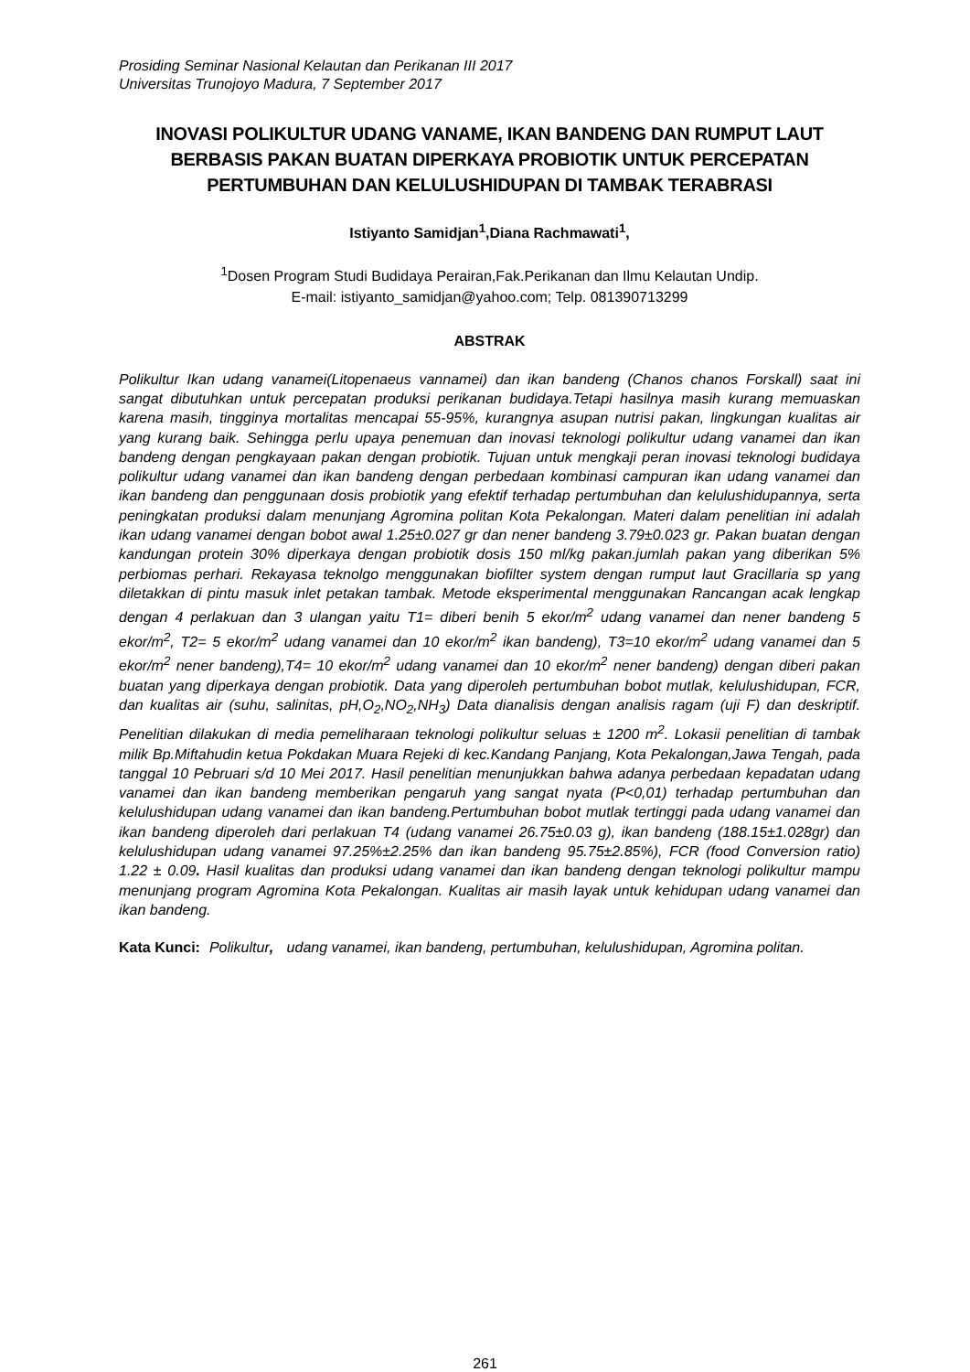Prosiding Seminar Nasional Kelautan dan Perikanan III 2017
Universitas Trunojoyo Madura, 7 September 2017
INOVASI POLIKULTUR UDANG VANAME, IKAN BANDENG DAN RUMPUT LAUT BERBASIS PAKAN BUATAN DIPERKAYA PROBIOTIK UNTUK PERCEPATAN PERTUMBUHAN DAN KELULUSHIDUPAN DI TAMBAK TERABRASI
Istiyanto Samidjan<sup>1</sup>,Diana Rachmawati<sup>1</sup>,
<sup>1</sup> Dosen Program Studi Budidaya Perairan,Fak.Perikanan dan Ilmu Kelautan Undip.
E-mail: istiyanto_samidjan@yahoo.com; Telp. 081390713299
ABSTRAK
Polikultur Ikan udang vanamei(Litopenaeus vannamei) dan ikan bandeng (Chanos chanos Forskall) saat ini sangat dibutuhkan untuk percepatan produksi perikanan budidaya.Tetapi hasilnya masih kurang memuaskan karena masih, tingginya mortalitas mencapai 55-95%, kurangnya asupan nutrisi pakan, lingkungan kualitas air yang kurang baik. Sehingga perlu upaya penemuan dan inovasi teknologi polikultur udang vanamei dan ikan bandeng dengan pengkayaan pakan dengan probiotik. Tujuan untuk mengkaji peran inovasi teknologi budidaya polikultur udang vanamei dan ikan bandeng dengan perbedaan kombinasi campuran ikan udang vanamei dan ikan bandeng dan penggunaan dosis probiotik yang efektif terhadap pertumbuhan dan kelulushidupannya, serta peningkatan produksi dalam menunjang Agromina politan Kota Pekalongan. Materi dalam penelitian ini adalah ikan udang vanamei dengan bobot awal 1.25±0.027 gr dan nener bandeng 3.79±0.023 gr. Pakan buatan dengan kandungan protein 30% diperkaya dengan probiotik dosis 150 ml/kg pakan.jumlah pakan yang diberikan 5% perbiomas perhari. Rekayasa teknolgo menggunakan biofilter system dengan rumput laut Gracillaria sp yang diletakkan di pintu masuk inlet petakan tambak. Metode eksperimental menggunakan Rancangan acak lengkap dengan 4 perlakuan dan 3 ulangan yaitu T1= diberi benih 5 ekor/m<sup>2</sup> udang vanamei dan nener bandeng 5 ekor/m<sup>2</sup>, T2= 5 ekor/m<sup>2</sup> udang vanamei dan 10 ekor/m<sup>2</sup> ikan bandeng), T3=10 ekor/m<sup>2</sup> udang vanamei dan 5 ekor/m<sup>2</sup> nener bandeng),T4= 10 ekor/m<sup>2</sup> udang vanamei dan 10 ekor/m<sup>2</sup> nener bandeng) dengan diberi pakan buatan yang diperkaya dengan probiotik. Data yang diperoleh pertumbuhan bobot mutlak, kelulushidupan, FCR, dan kualitas air (suhu, salinitas, pH,O<sub>2</sub>,NO<sub>2</sub>,NH<sub>3</sub>) Data dianalisis dengan analisis ragam (uji F) dan deskriptif. Penelitian dilakukan di media pemeliharaan teknologi polikultur seluas ± 1200 m<sup>2</sup>. Lokasii penelitian di tambak milik Bp.Miftahudin ketua Pokdakan Muara Rejeki di kec.Kandang Panjang, Kota Pekalongan,Jawa Tengah, pada tanggal 10 Pebruari s/d 10 Mei 2017. Hasil penelitian menunjukkan bahwa adanya perbedaan kepadatan udang vanamei dan ikan bandeng memberikan pengaruh yang sangat nyata (P<0,01) terhadap pertumbuhan dan kelulushidupan udang vanamei dan ikan bandeng.Pertumbuhan bobot mutlak tertinggi pada udang vanamei dan ikan bandeng diperoleh dari perlakuan T4 (udang vanamei 26.75±0.03 g), ikan bandeng (188.15±1.028gr) dan kelulushidupan udang vanamei 97.25%±2.25% dan ikan bandeng 95.75±2.85%), FCR (food Conversion ratio) 1.22 ± 0.09. Hasil kualitas dan produksi udang vanamei dan ikan bandeng dengan teknologi polikultur mampu menunjang program Agromina Kota Pekalongan. Kualitas air masih layak untuk kehidupan udang vanamei dan ikan bandeng.
Kata Kunci: Polikultur, udang vanamei, ikan bandeng, pertumbuhan, kelulushidupan, Agromina politan.
261